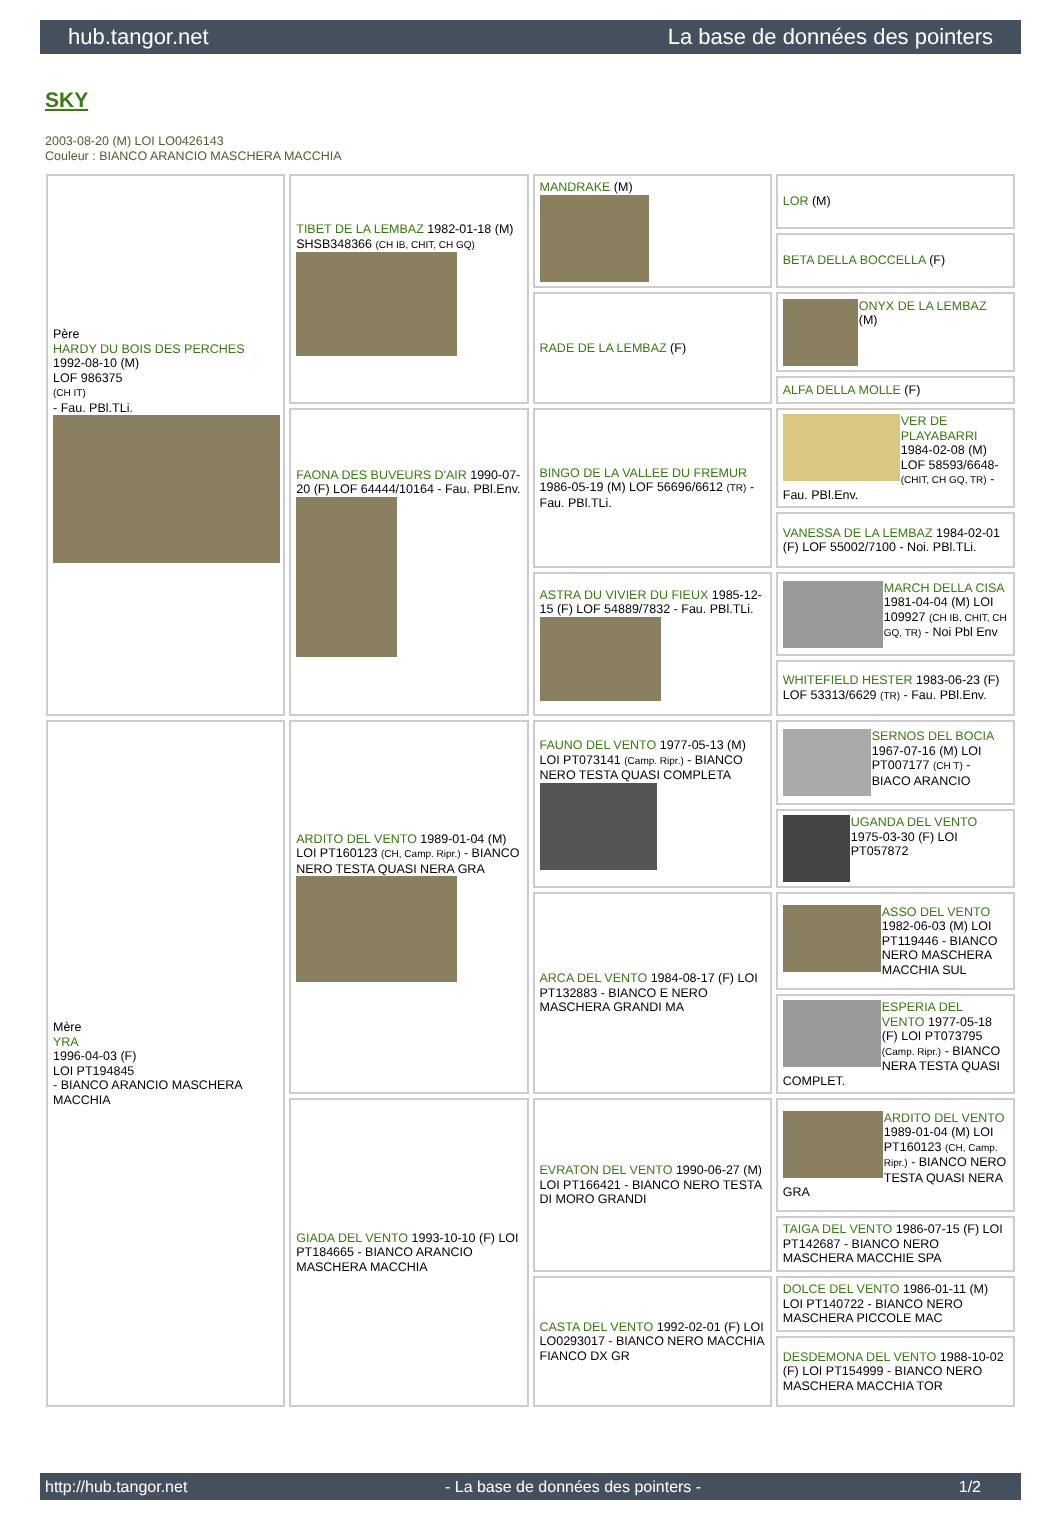hub.tangor.net La base de données des pointers
SKY
2003-08-20 (M) LOI LO0426143
Couleur : BIANCO ARANCIO MASCHERA MACCHIA
| Père HARDY DU BOIS DES PERCHES 1992-08-10 (M) LOF 986375 (CH IT) - Fau. PBl.TLi. | TIBET DE LA LEMBAZ 1982-01-18 (M) SHSB348366 (CH IB, CHIT, CH GQ) | MANDRAKE (M) | LOR (M) |
| | | | BETA DELLA BOCCELLA (F) |
| | | RADE DE LA LEMBAZ (F) | ONYX DE LA LEMBAZ (M) |
| | | | ALFA DELLA MOLLE (F) |
| | FAONA DES BUVEURS D'AIR 1990-07-20 (F) LOF 64444/10164 - Fau. PBl.Env. | BINGO DE LA VALLEE DU FREMUR 1986-05-19 (M) LOF 56696/6612 (TR) - Fau. PBl.TLi. | VER DE PLAYABARRI 1984-02-08 (M) LOF 58593/6648- (CHIT, CH GQ, TR) - Fau. PBl.Env. |
| | | | VANESSA DE LA LEMBAZ 1984-02-01 (F) LOF 55002/7100 - Noi. PBl.TLi. |
| | | ASTRA DU VIVIER DU FIEUX 1985-12-15 (F) LOF 54889/7832 - Fau. PBl.TLi. | MARCH DELLA CISA 1981-04-04 (M) LOI 109927 (CH IB, CHIT, CH GQ, TR) - Noi Pbl Env |
| | | | WHITEFIELD HESTER 1983-06-23 (F) LOF 53313/6629 (TR) - Fau. PBl.Env. |
| Mère YRA 1996-04-03 (F) LOI PT194845 - BIANCO ARANCIO MASCHERA MACCHIA | ARDITO DEL VENTO 1989-01-04 (M) LOI PT160123 (CH, Camp. Ripr.) - BIANCO NERO TESTA QUASI NERA GRA | FAUNO DEL VENTO 1977-05-13 (M) LOI PT073141 (Camp. Ripr.) - BIANCO NERO TESTA QUASI COMPLETA | SERNOS DEL BOCIA 1967-07-16 (M) LOI PT007177 (CH T) - BIACO ARANCIO |
| | | | UGANDA DEL VENTO 1975-03-30 (F) LOI PT057872 |
| | | ARCA DEL VENTO 1984-08-17 (F) LOI PT132883 - BIANCO E NERO MASCHERA GRANDI MA | ASSO DEL VENTO 1982-06-03 (M) LOI PT119446 - BIANCO NERO MASCHERA MACCHIA SUL |
| | | | ESPERIA DEL VENTO 1977-05-18 (F) LOI PT073795 (Camp. Ripr.) - BIANCO NERA TESTA QUASI COMPLET. |
| | GIADA DEL VENTO 1993-10-10 (F) LOI PT184665 - BIANCO ARANCIO MASCHERA MACCHIA | EVRATON DEL VENTO 1990-06-27 (M) LOI PT166421 - BIANCO NERO TESTA DI MORO GRANDI | ARDITO DEL VENTO 1989-01-04 (M) LOI PT160123 (CH, Camp. Ripr.) - BIANCO NERO TESTA QUASI NERA GRA |
| | | | TAIGA DEL VENTO 1986-07-15 (F) LOI PT142687 - BIANCO NERO MASCHERA MACCHIE SPA |
| | | CASTA DEL VENTO 1992-02-01 (F) LOI LO0293017 - BIANCO NERO MACCHIA FIANCO DX GR | DOLCE DEL VENTO 1986-01-11 (M) LOI PT140722 - BIANCO NERO MASCHERA PICCOLE MAC |
| | | | DESDEMONA DEL VENTO 1988-10-02 (F) LOI PT154999 - BIANCO NERO MASCHERA MACCHIA TOR |
http://hub.tangor.net - La base de données des pointers - 1/2